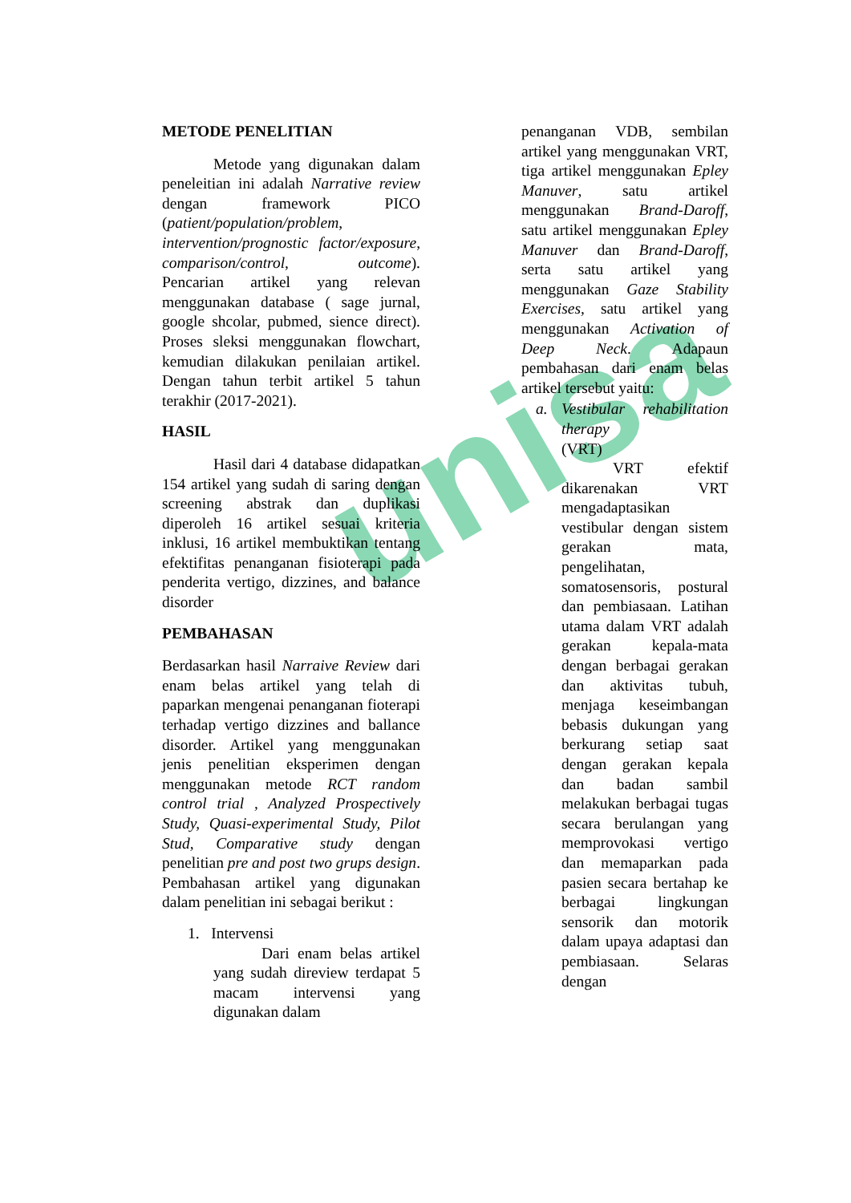unisa
METODE PENELITIAN
Metode yang digunakan dalam peneleitian ini adalah Narrative review dengan framework PICO (patient/population/problem, intervention/prognostic factor/exposure, comparison/control, outcome). Pencarian artikel yang relevan menggunakan database ( sage jurnal, google shcolar, pubmed, sience direct). Proses sleksi menggunakan flowchart, kemudian dilakukan penilaian artikel. Dengan tahun terbit artikel 5 tahun terakhir (2017-2021).
HASIL
Hasil dari 4 database didapatkan 154 artikel yang sudah di saring dengan screening abstrak dan duplikasi diperoleh 16 artikel sesuai kriteria inklusi, 16 artikel membuktikan tentang efektifitas penanganan fisioterapi pada penderita vertigo, dizzines, and balance disorder
PEMBAHASAN
Berdasarkan hasil Narraive Review dari enam belas artikel yang telah di paparkan mengenai penanganan fioterapi terhadap vertigo dizzines and ballance disorder. Artikel yang menggunakan jenis penelitian eksperimen dengan menggunakan metode RCT random control trial , Analyzed Prospectively Study, Quasi-experimental Study, Pilot Stud, Comparative study dengan penelitian pre and post two grups design. Pembahasan artikel yang digunakan dalam penelitian ini sebagai berikut :
1. Intervensi
Dari enam belas artikel yang sudah direview terdapat 5 macam intervensi yang digunakan dalam
penanganan VDB, sembilan artikel yang menggunakan VRT, tiga artikel menggunakan Epley Manuver, satu artikel menggunakan Brand-Daroff, satu artikel menggunakan Epley Manuver dan Brand-Daroff, serta satu artikel yang menggunakan Gaze Stability Exercises, satu artikel yang menggunakan Activation of Deep Neck. Adapaun pembahasan dari enam belas artikel tersebut yaitu:
a. Vestibular rehabilitation therapy
(VRT)
VRT efektif dikarenakan VRT mengadaptasikan vestibular dengan sistem gerakan mata, pengelihatan, somatosensoris, postural dan pembiasaan. Latihan utama dalam VRT adalah gerakan kepala-mata dengan berbagai gerakan dan aktivitas tubuh, menjaga keseimbangan bebasis dukungan yang berkurang setiap saat dengan gerakan kepala dan badan sambil melakukan berbagai tugas secara berulangan yang memprovokasi vertigo dan memaparkan pada pasien secara bertahap ke berbagai lingkungan sensorik dan motorik dalam upaya adaptasi dan pembiasaan. Selaras dengan